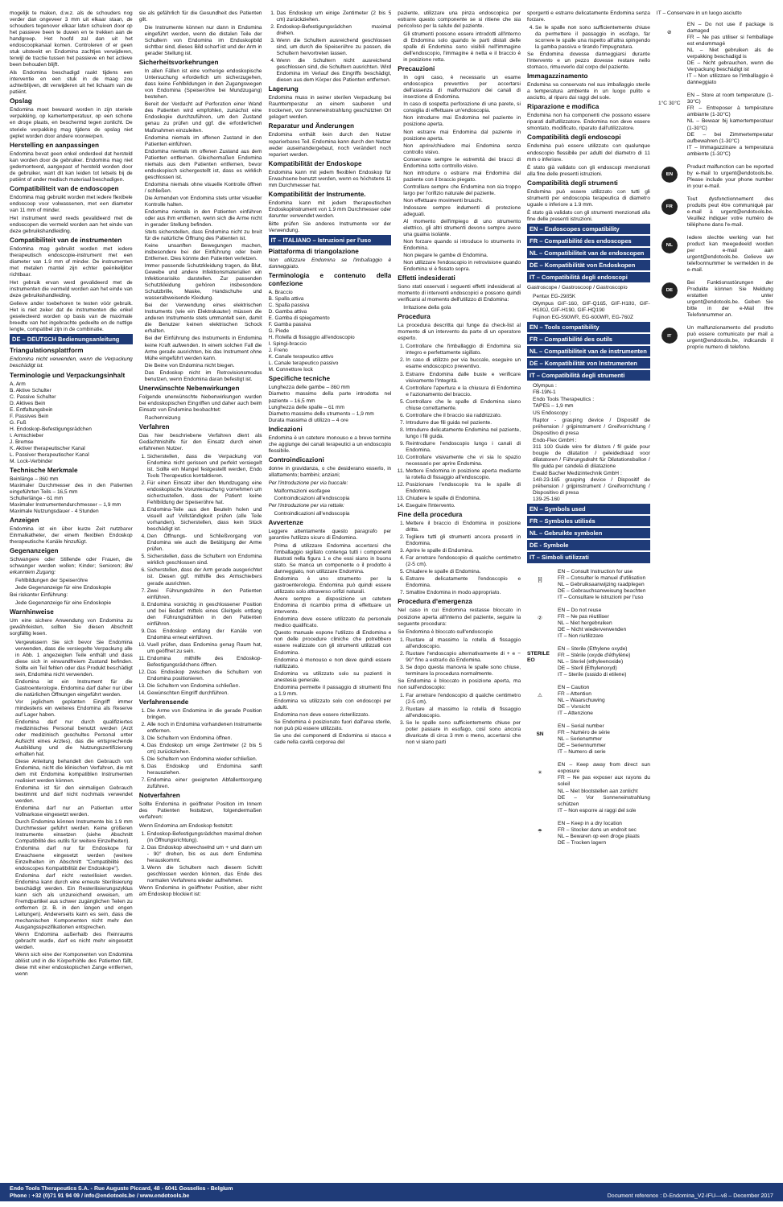mogelijk te maken, d.w.z. als de schouders nog verder dan ongeveer 3 mm uit elkaar staan, de schouders tegenover elkaar laten schuiven door op het passieve been te duwen en te trekken aan de handgreep. Het hoofd zal dan uit het endoscoopkanaal komen. Controleren of er geen stuk uitsteekt en Endomina zachtjes verwijderen, terwijl de tractie tussen het passieve en het actieve been behouden blijft.
Als Endomina beschadigd raakt tijdens een interventie en een stuk in de maag zou achterblijven, dit verwijderen uit het lichaam van de patiënt.
Opslag
Endomina moet bewaard worden in zijn steriele verpakking, op kamertemperatuur, op een schone en droge plaats, en beschermd tegen zonlicht. De steriele verpakking mag tijdens de opslag niet geplet worden door andere voorwerpen.
Herstelling en aanpassingen
Endomina bevat geen enkel onderdeel dat hersteld kan worden door de gebruiker. Endomina mag niet gedemonteerd, aangepast of hersteld worden door de gebruiker, want dit kan leiden tot letsels bij de patiënt of ander medisch materiaal beschadigen.
Compatibiliteit van de endoscopen
Endomina mag gebruikt worden met iedere flexibele endoscoop voor volwassenen, met een diameter van 11 mm of minder.
Het instrument werd reeds gevalideerd met de endoscopen die vermeld worden aan het einde van deze gebruikshandleiding.
Compatibiliteit van de instrumenten
Endomina mag gebruikt worden met iedere therapeutisch endoscopie-instrument met een diameter van 1.9 mm of minder. De instrumenten met metalen mantel zijn echter geënkelijkter richtbaar.
Het gebruik ervan werd gevalideerd met de instrumenten die vermeld worden aan het einde van deze gebruikshandleiding.
Gelieve ander toebehoren te testen vóór gebruik. Het is niet zeker dat de instrumenten die enkel geselecteerd worden op basis van de maximale breedte van het ingebrachte gedeelte en de nuttige lengte, compatibel zijn in de combinatie.
DE – DEUTSCH Bedienungsanleitung
Triangulationsplattform
Endomina nicht verwenden, wenn die Verpackung beschädigt ist.
Terminologie und Verpackungsinhalt
A. Arm
B. Aktive Schulter
C. Passive Schulter
D. Aktives Bein
E. Entfaltungsbein
F. Passives Bein
G. Fuß
H. Endoskop-Befestigungsrädchen
I. Armschieber
J. Bremse
K. Aktiver therapeutischer Kanal
L. Passiver therapeutischer Kanal
M. Lock-Verbinder
Technische Merkmale
Beinlänge – 860 mm
Maximaler Durchmesser des in den Patienten eingeführten Teils – 16,5 mm
Schulterlänge - 61 mm
Maximaler Instrumentendurchmesser – 1,9 mm
Maximale Nutzungsdauer - 4 Stunden
Anzeigen
Endomina ist ein über kurze Zeit nutzbarer Einmalkatheter, der einem flexiblen Endoskop therapeutische Kanäle hinzufügt.
Gegenanzeigen
Schwangere oder Stillende oder Frauen, die schwanger werden wollen; Kinder; Senioren; Bei erkanntem Zugang:
Fehlbildungen der Speiseröhre
Jede Gegenanzeige für eine Endoskopie
Bei riskanter Einführung:
Jede Gegenanzeige für eine Endoskopie
Warnhinweise
Um eine sichere Anwendung von Endomina zu gewährleisten, sollten Sie diesen Abschnitt sorgfältig lesen.
Vergewissern Sie sich bevor Sie Endomina verwenden, dass die versiegelte Verpackung alle in Abb. 1 angezeigten Teile enthält und dass diese sich in einwandfreiem Zustand befinden. Sollte ein Teil fehlen oder das Produkt beschädigt sein, Endomina nicht verwenden.
Endomina ist ein Instrument für die Gastroenterologie. Endomina darf daher nur über die natürlichen Öffnungen eingeführt werden.
Vor jeglichem geplanten Eingriff immer mindestens ein weiteres Endomina als Reserve auf Lager haben.
Endomina darf nur durch qualifiziertes medizinisches Personal benutzt werden (Arzt oder medizinisch geschultes Personal unter Aufsicht eines Arztes), das die entsprechende Ausbildung und die Nutzungszertifizierung erhalten hat.
Diese Anleitung behandelt den Gebrauch von Endomina, nicht die klinischen Verfahren, die mit dem mit Endomina kompatiblen Instrumenten realisiert werden können.
Endomina ist für den einmaligen Gebrauch bestimmt und darf nicht nochmals verwendet werden.
Endomina darf nur an Patienten unter Vollnarkose eingesetzt werden.
Durch Endomina können Instrumente bis 1.9 mm Durchmesser geführt werden. Keine größeren Instrumente einsetzen (siehe Abschnitt Compatibilité des outils für weitere Einzelheiten).
Endomina darf nur für Endoskope für Erwachsene eingesetzt werden (weitere Einzelheiten im Abschnitt "Compatibilité des endoscopes Kompatibilität der Endoskope").
Endomina darf nicht resterilisiert werden. Endomina kann durch eine erneute Sterilisierung beschädigt werden. Ein Resterilisierungszyklus kann sich als unzureichend erweisen, um Fremdpartikel aus schwer zugänglichen Teilen zu entfernen (z. B. in den langen und engen Leitungen). Andererseits kann es sein, dass die mechanischen Komponenten nicht mehr den Ausgangsspezifikationen entsprechen.
Wenn Endomina außerhalb des Reinraums gebracht wurde, darf es nicht mehr eingesetzt werden.
Wenn sich eine der Komponenten von Endomina ablöst und in die Körperhöhle des Patienten fällt, diese mit einer endoskopischen Zange entfernen, wenn
sie als gefährlich für die Gesundheit des Patienten gilt.
Die Instrumente können nur dann in Endomina eingeführt werden, wenn die distalen Teile der Schultern von Endomina im Endoskopbild sichtbar sind, dieses Bild scharf ist und der Arm in gerader Stellung ist.
Sicherheitsvorkehrungen
In allen Fällen ist eine vorherige endoskopische Untersuchung erforderlich um sicherzugehen, dass keine Fehlbildungen in den Zugangswegen von Endomina (Speiseröhre bei Mundzugang) bestehen.
Bereit der Verdacht auf Perforation einer Wand des Patienten wird empfohlen, zunächst eine Endoskopie durchzuführen, um den Zustand genau zu prüfen und ggf. die erforderlichen Maßnahmen einzuleiten.
Endomina niemals im offenen Zustand in den Patienten einführen.
Endomina niemals im offenen Zustand aus dem Patienten entfernen. Gleichermaßen Endomina niemals aus dem Patienten entfernen, bevor endoskopisch sichergestellt ist, dass es wirklich geschlossen ist.
Endomina niemals ohne visuelle Kontrolle öffnen / schließen.
Die Armenden von Endomina stets unter visueller Kontrolle halten.
Endomina niemals in den Patienten einführen oder aus ihm entfernen, wenn sich die Arme nicht in gerader Stellung befinden.
Stets sicherstellen, dass Endomina nicht zu breit für die natürliche Öffnung des Patienten ist.
Keine unsanften Bewegungen machen, insbesondere bei der Einführung oder beim Entfernen. Dies könnte den Patienten verletzen.
Immer passende Schutzkleidung tragen, da Blut, Gewebe und andere Infektionsmaterialien ein Infektionsrisiko darstellen. Zur passenden Schutzkleidung gehören insbesondere Schutzbrille, Maske, Handschuhe und wasserabweisende Kleidung.
Bei der Verwendung eines elektrischen Instruments (wie ein Elektrokauter) müssen die anderen Instrumente stets ummantelt sein, damit die Benutzer keinen elektrischen Schock erhalten.
Bei der Einführung des Instruments in Endomina keine Kraft aufwenden. In einem solchen Fall die Arme gerade ausrichten, bis das Instrument ohne Mühe eingeführt werden kann.
Die Beine von Endomina nicht biegen.
Das Endoskop nicht im Retrovisionsmodus benutzen, wenn Endomina daran befestigt ist.
Unerwünschte Nebenwirkungen
Folgende unerwünschte Nebenwirkungen wurden bei endoskopischen Eingriffen und daher auch beim Einsatz von Endomina beobachtet:
Rachenreizung
Verfahren
Das hier beschriebene Verfahren dient als Gedächtnishilfe für den Einsatz durch einen erfahrenen Nutzer.
1. Sicherstellen, dass die Verpackung von Endomina nicht gerissen und perfekt versiegelt ist. Sollte ein Mangel festgestellt werden, Endo Tools Therapeutics kontaktieren.
2. Für einen Einsatz über den Mundzugang eine endoskopische Voruntersuchung vornehmen um sicherzustellen, dass der Patient keine Fehlbildung der Speiseröhre hat.
3. Endomina-Teile aus den Beuteln holen und visuell auf Vollständigkeit prüfen (alle Teile vorhanden). Sicherstellen, dass kein Stück beschädigt ist.
4. Den Öffnungs- und Schließvorgang von Endomina wie auch die Betätigung der Arme prüfen.
5. Sicherstellen, dass die Schultern von Endomina wirklich geschlossen sind.
6. Sicherstellen, dass der Arm gerade ausgerichtet ist. Diesen ggf. mithilfe des Armschiebers gerade ausrichten.
7. Zwei Führungsdrähte in den Patienten einführen.
8. Endomina vorsichtig in geschlossener Position und bei Bedarf mittels eines Gleitgels entlang den Führungsdrähten in den Patienten einführen.
9. Das Endoskop entlang der Kanäle von Endomina erneut einführen.
10. Vuell prüfen, dass Endomina genug Raum hat, um geöffnet zu sein.
11. Endomina mithilfe des Endoskop-Befestigungsrädchens öffnen.
12. Das Endoskop zwischen die Schultern von Endomina positionieren.
13. Die Schultern von Endomina schließen.
14. Gewünschten Eingriff durchführen.
Verfahrensende
1. Die Arme von Endomina in die gerade Position bringen.
2. Alle noch in Endomina vorhandenen Instrumente entfernen.
3. Die Schultern von Endomina öffnen.
4. Das Endoskop um einige Zentimeter (2 bis 5 cm) zurückziehen.
5. Die Schultern von Endomina wieder schließen.
6. Das Endoskop und Endomina sanft herausziehen.
7. Endomina einer geeigneten Abfallentsorgung zuführen.
Notverfahren
Sollte Endomina in geöffneter Position im Innern des Patienten festsitzen, folgendermaßen verfahren:
Wenn Endomina am Endoskop festsitzt:
1. Endoskop-Befestigungsrädchen maximal drehen (in Öffnungsrichtung).
2. Das Endoskop abwechselnd um + und dann um - 90° drehen, bis es aus dem Endomina herauskommt.
3. Wenn die Schultern nach diesem Schritt geschlossen werden können, das Ende des normalen Verfahrens wieder aufnehmen.
Wenn Endomina in geöffneter Position, aber nicht am Endoskop blockiert ist:
1. Das Endoskop um einige Zentimeter (2 bis 5 cm) zurückziehen.
2. Endoskop-Befestigungsrädchen maximal drehen.
3. Wenn die Schultern ausreichend geschlossen sind, um durch die Speiseröhre zu passen, die Schultern hervortreten lassen.
4. Wenn die Schultern nicht ausreichend geschlossen sind, die Schultern ausrichten. Wird Endomina im Verlauf des Eingriffs beschädigt, diesen aus dem Körper des Patienten entfernen.
Lagerung
Endomina muss in seiner sterilen Verpackung bei Raumtemperatur an einem sauberen und trockenen, vor Sonneneinstrahlung geschützten Ort gelagert werden.
Reparatur und Änderungen
Endomina enthält kein durch den Nutzer reparierbares Teil. Endomina kann durch den Nutzer weder auseinandergebaut, noch verändert noch repariert werden.
Kompatibilität der Endoskope
Endomina kann mit jedem flexiblen Endoskop für Erwachsene benutzt werden, wenn es höchstens 11 mm Durchmesser hat.
Kompatibilität der Instrumente.
Endomina kann mit jedem therapeutischen Endoskopinstrument von 1.9 mm Durchmesser oder darunter verwendet werden.
Bitte prüfen Sie anderes Instrumente vor der Verwendung.
IT – ITALIANO – Istruzioni per l'uso
Piattaforma di triangolazione
Non utilizzare Endomina se l'imballaggio è danneggiato.
Terminologia e contenuto della confezione
A. Braccio
B. Spalla attiva
C. Spalla passiva
D. Gamba attiva
E. Gamba di spiegamento
F. Gamba passiva
G. Piede
H. Rotella di fissaggio all'endoscopio
I. Spingi-braccio
J. Freno
K. Canale terapeutico attivo
L. Canale terapeutico passivo
M. Connettore lock
Specifiche tecniche
Lunghezza delle gambe – 860 mm
Diametro massimo della parte introdotta nel paziente – 16,5 mm
Lunghezza delle spalle – 61 mm
Diametro massimo dello strumento – 1,9 mm
Durata massima di utilizzo – 4 ore
Indicazioni
Endomina è un catetere monouso e a breve termine che aggiunge dei canali terapeutici a un endoscopio flessibile.
Controindicazioni
donne in gravidanza, o che desiderano esserlo, in allattamento; bambini; anziani;
Per l'introduzione per via buccale:
Malformazioni esofagee
Controindicazioni all'endoscopia
Per l'introduzione per via rettale:
Controindicazioni all'endoscopia
Avvertenze
Leggere attentamente questo paragrafo per garantire l'utilizzo sicuro di Endomina.
Prima di utilizzare Endomina accertarsi che l'imballaggio sigillato contenga tutti i componenti illustrati nella figura 1 e che essi siano in buono stato. Se manca un componente o il prodotto è danneggiato, non utilizzare Endomina.
Endomina è uno strumento per la gastroenterologia. Endomina può quindi essere utilizzato solo attraverso orifizi naturali.
Avere sempre a disposizione un catetere Endomina di ricambio prima di effettuare un intervento.
Endomina deve essere utilizzato da personale medico qualificato.
Questo manuale espone l'utilizzo di Endomina e non delle procedure cliniche che potrebbero essere realizzate con gli strumenti utilizzati con Endomina.
Endomina è monouso e non deve quindi essere riutilizzato.
Endomina va utilizzato solo su pazienti in anestesia generale.
Endomina permette il passaggio di strumenti fino a 1.9 mm.
Endomina va utilizzato solo con endoscopi per adulti.
Endomina non deve essere risterilizzato.
Se Endomina è posizionato fuori dall'area sterile, non può più essere utilizzato.
Se uno dei componenti di Endomina si stacca e cade nella cavità corporea del
paziente, utilizzare una pinza endoscopica per estrarre questo componente se si ritiene che sia pericoloso per la salute del paziente.
Gli strumenti possono essere introdotti all'interno di Endomina solo quando le parti distali delle spalle di Endomina sono visibili nell'immagine dell'endoscopio, l'immagine è netta e il braccio è in posizione retta.
Precauzioni
In ogni caso, è necessario un esame endoscopico preventivo per accertarsi dell'assenza di malformazioni dei canali di inserzione di Endomina.
In caso di sospetta perforazione di una parete, si consiglia di effettuare un'endoscopia.
Non introdurre mai Endomina nel paziente in posizione aperta.
Non estrarre mai Endomina dal paziente in posizione aperta.
Non aprire/chiudere mai Endomina senza controllo visivo.
Conservare sempre le estremità dei bracci di Endomina sotto controllo visivo.
Non introdurre o estrarre mai Endomina dal paziente con il braccio piegato.
Controllare sempre che Endomina non sia troppo largo per l'orifizio naturale del paziente.
Non effettuare movimenti bruschi.
Indossare sempre indumenti di protezione adeguati.
Al momento dell'impiego di uno strumento elettrico, gli altri strumenti devono sempre avere una guaina isolante.
Non forzare quando si introduce lo strumento in Endomina.
Non piegare le gambe di Endomina.
Non utilizzare l'endoscopio in retrovisione quando Endomina vi è fissato sopra.
Effetti indesiderati
Sono stati osservati i seguenti effetti indesiderati al momento di interventi endoscopici e possono quindi verificarsi al momento dell'utilizzo di Endomina:
Irritazione della gola
Procedura
La procedura descritta qui funge da check-list al momento di un intervento da parte di un operatore esperto.
1. Controllare che l'imballaggio di Endomina sia integro e perfettamente sigillato.
2. In caso di utilizzo per via buccale, eseguire un esame endoscopico preventivo.
3. Estrarre Endomina dalle buste e verificare visivamente l'integrità.
4. Controllare l'apertura e la chiusura di Endomina e l'azionamento del braccio.
5. Controllare che le spalle di Endomina siano chiuse correttamente.
6. Controllare che il braccio sia raddrizzato.
7. Introdurre due fili guida nel paziente.
8. Introdurre delicatamente Endomina nel paziente, lungo i fili guida.
9. Reintrodurre l'endoscopio lungo i canali di Endomina.
10. Controllare visivamente che vi sia lo spazio necessario per aprire Endomina.
11. Mettere Endomina in posizione aperta mediante la rotella di fissaggio all'endoscopio.
12. Posizionare l'endoscopio tra le spalle di Endomina.
13. Chiudere le spalle di Endomina.
14. Eseguire l'intervento.
Fine della procedura
1. Mettere il braccio di Endomina in posizione dritta.
2. Togliere tutti gli strumenti ancora presenti in Endomina.
3. Aprire le spalle di Endomina.
4. Far arretrare l'endoscopio di qualche centimetro (2-5 cm).
5. Chiudere le spalle di Endomina.
6. Estrarre delicatamente l'endoscopio e Endomina.
7. Smaltire Endomina in modo appropriato.
Procedura d'emergenza
Nel caso in cui Endomina restasse bloccato in posizione aperta all'interno del paziente, seguire la seguente procedura:
Se Endomina è bloccato sull'endoscopio
1. Ruotare al massimo la rotella di fissaggio all'endoscopio.
2. Ruotare l'endoscopio alternativamente di + e − 90° fino a estrarlo da Endomina.
3. Se dopo questa manovra le spalle sono chiuse, terminare la procedura normalmente.
Se Endomina è bloccato in posizione aperta, ma non sull'endoscopio:
1. Far arretrare l'endoscopio di qualche centimetro (2-5 cm).
2. Ruotare al massimo la rotella di fissaggio all'endoscopio.
3. Se le spalle sono sufficientemente chiuse per poter passare in esofago, così sono ancora divaricate di circa 3 mm o meno, accertarsi che non vi siano parti
sporgenti e estrarre delicatamente Endomina senza forzare.
4. Se le spalle non sono sufficientemente chiuse da permettere il passaggio in esofago, far scorrere le spalle una rispetto all'altra spingendo la gamba passiva e tirando l'impugnatura.
Se Endomina dovesse danneggiarsi durante l'intervento e un pezzo dovesse restare nello stomaco, rimuoverlo dal corpo del paziente.
Immagazzinamento
Endomina va conservato nel suo imballaggio sterile a temperatura ambiente in un luogo pulito e asciutto, al riparo dai raggi del sole.
Riparazione e modifica
Endomina non ha componenti che possono essere riparati dall'utilizzatore. Endomina non deve essere smontato, modificato, riparato dall'utilizzatore.
Compatibilità degli endoscopi
Endomina può essere utilizzato con qualunque endoscopio flessibile per adulti del diametro di 11 mm o inferiore.
È stato già validato con gli endoscopi menzionati alla fine delle presenti istruzioni.
Compatibilità degli strumenti
Endomina può essere utilizzato con tutti gli strumenti per endoscopia terapeutica di diametro uguale o inferiore a 1.9 mm.
È stato già validato con gli strumenti menzionati alla fine delle presenti istruzioni.
EN – Endoscopes compatibility
FR – Compatibilité des endoscopes
NL – Compatibiliteit van de endoscopen
DE – Kompatibilität von Endoskopen
IT – Compatibilità degli endoscopi
Gastroscope / Gastroscoop / Gastroscopio
Pentax EG-2985K
Olympus GIF-160, GIF-Q165, GIF-H180, GIF-H180J, GIF-H190, GIF-HQ190
Fujinon EG-590WR, EG-600WR, EG-760Z
EN – Tools compatibility
FR – Compatibilité des outils
NL – Compatibiliteit van de instrumenten
DE – Kompatibilität von Instrumenten
IT – Compatibilità degli strumenti
Olympus :
FB-19N-1
Endo Tools Therapeutics :
TAPES – 1,9 mm
US Endoscopy :
Raptor - grasping device / Dispositif de préhension / grijpinstrument / Greifvorrichtung / Dispositivo di presa
Endo-Flex GmbH :
311 100 Guide wire for dilators / fil guide pour bougie de dilatation / geleidedraad voor dilatatoren / Führungsdraht für Dilatationsballon / filo guida per candela di dilatazione
Ewald Bacher Medizintechnik GmbH :
148-23-165 grasping device / Dispositif de préhension / grijpinstrument / Greifvorrichtung / Dispositivo di presa
139-25-160
EN – Symbols used
FR – Symboles utilisés
NL – Gebruikte symbolen
DE - Symbole
IT – Simboli utilizzati
[i]
EN – Consult Instruction for use
FR – Consulter le manuel d'utilisation
NL – Gebruiksaanwijzing raadplegen
DE – Gebrauchsanweisung beachten
IT – Consultare le istruzioni per l'uso
②
EN – Do not reuse
FR – Ne pas réutiliser
NL – Niet hergebruiken
DE – Nicht wiederverwenden
IT – Non riutilizzare
STERILE EO
EN – Sterile (Ethylene oxyde)
FR – Stérile (oxyde d'éthylène)
NL – Steriel (ethyleenoxide)
DE – Steril (Ethylenoxyd)
IT – Sterile (ossido di etilene)
⚠
EN – Caution
FR – Attention
NL – Waarschuwing
DE – Vorsicht
IT – Attenzione
SN
EN – Serial number
FR – Numéro de série
NL – Serienummer
DE – Seriennummer
IT – Numero di serie
☀
EN – Keep away from direct sun exposure
FR – Ne pas exposer aux rayons du soleil
NL – Niet blootstellen aan zonlicht
DE – Vor Sonneneinstrahlung schützen
IT – Non esporre ai raggi del sole
☂
EN – Keep in a dry location
FR – Stocker dans un endroit sec
NL – Bewaren op een droge plaats
DE – Trocken lagern
IT – Conservare in un luogo asciutto
⊘
EN – Do not use if package is damaged
FR – Ne pas utiliser si l'emballage est endommagé
NL – Niet gebruiken als de verpakking beschadigd is
DE – Nicht gebrauchen, wenn die Verpackung beschädigt ist
IT – Non utilizzare se l'imballaggio è danneggiato
1°C 30°C
EN – Store at room temperature (1-30°C)
FR – Entreposer à température ambiante (1-30°C)
NL – Bewaar bij kamertemperatuur (1-30°C)
DE – bei Zimmertemperatur aufbewahren (1-30°C)
IT – Immagazzinare a temperatura ambiente (1-30°C)
EN
Product malfunction can be reported by e-mail to urgent@endotools.be. Please include your phone number in your e-mail.
FR
Tout dysfonctionnement des produits peut être communiqué par e-mail à urgent@endotools.be. Veuillez indiquer votre numéro de téléphone dans l'e-mail.
NL
Iedere slechte werking van het product kan meegedeeld worden per e-mail aan urgent@endotools.be. Gelieve uw telefoonnummer te vermelden in de e-mail.
DE
Bei Funktionsstörungen der Produkte können Sie Meldung erstatten unter urgent@endotools.be. Geben Sie bitte in der e-Mail Ihre Telefonnummer an.
IT
Un malfunzionamento del prodotto può essere comunicato per mail a urgent@endotools.be, indicando il proprio numero di telefono.
Endo Tools Therapeutics S.A. - Rue Auguste Piccard, 48 - 6041 Gosselies - Belgium
Phone : +32 (0)71 91 94 09 / info@endotools.be / www.endotools.be Document reference : D-Endomina_V2-IFU—v8 – December 2017